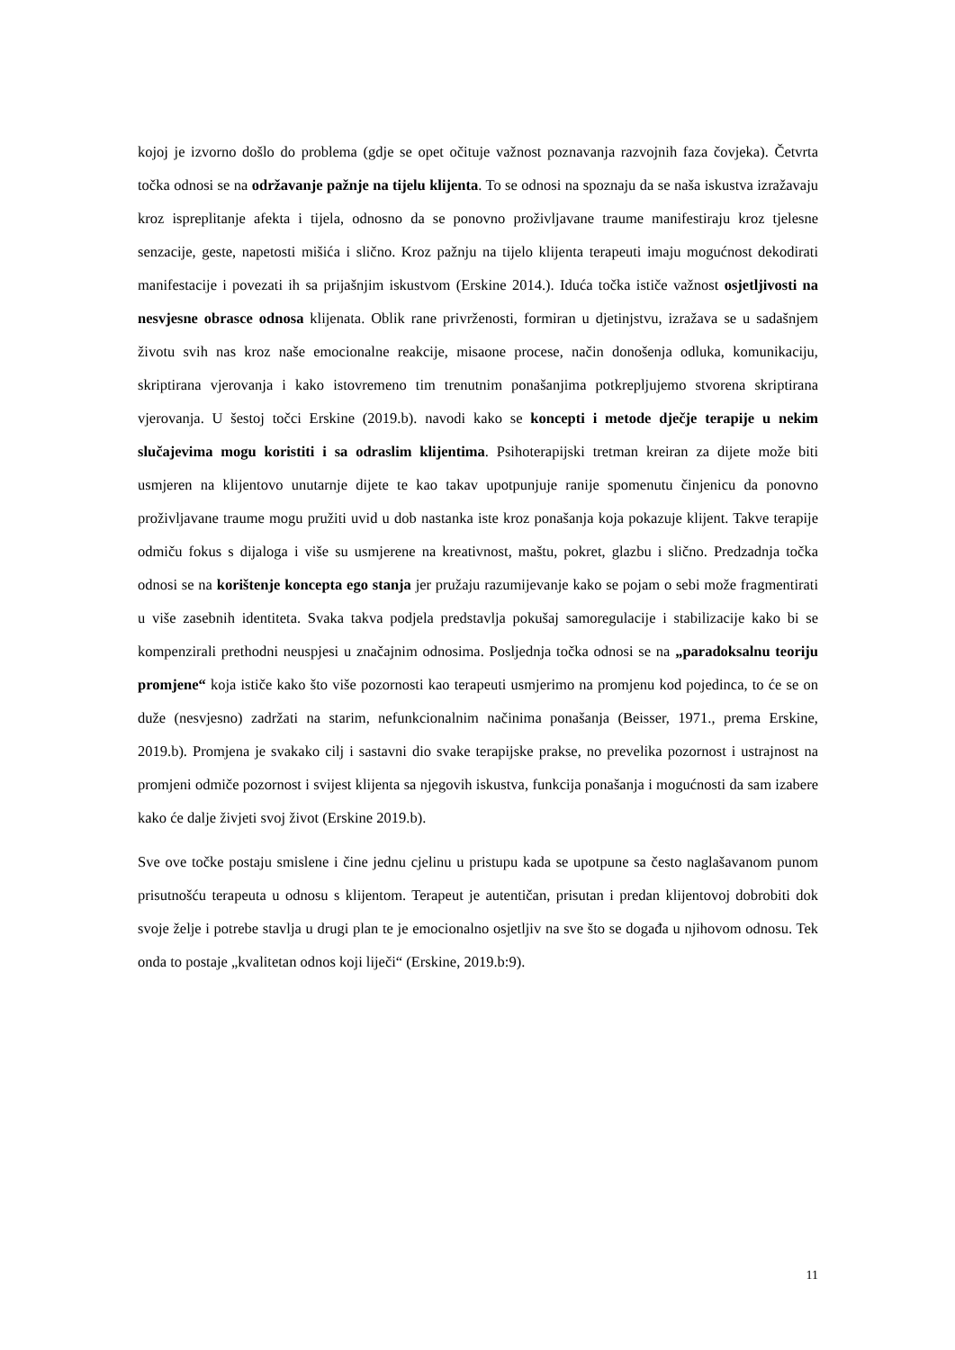kojoj je izvorno došlo do problema (gdje se opet očituje važnost poznavanja razvojnih faza čovjeka). Četvrta točka odnosi se na održavanje pažnje na tijelu klijenta. To se odnosi na spoznaju da se naša iskustva izražavaju kroz ispreplitanje afekta i tijela, odnosno da se ponovno proživljavane traume manifestiraju kroz tjelesne senzacije, geste, napetosti mišića i slično. Kroz pažnju na tijelo klijenta terapeuti imaju mogućnost dekodirati manifestacije i povezati ih sa prijašnjim iskustvom (Erskine 2014.). Iduća točka ističe važnost osjetljivosti na nesvjesne obrasce odnosa klijenata. Oblik rane privrženosti, formiran u djetinjstvu, izražava se u sadašnjem životu svih nas kroz naše emocionalne reakcije, misaone procese, način donošenja odluka, komunikaciju, skriptirana vjerovanja i kako istovremeno tim trenutnim ponašanjima potkrepljujemo stvorena skriptirana vjerovanja. U šestoj točci Erskine (2019.b). navodi kako se koncepti i metode dječje terapije u nekim slučajevima mogu koristiti i sa odraslim klijentima. Psihoterapijski tretman kreiran za dijete može biti usmjeren na klijentovo unutarnje dijete te kao takav upotpunjuje ranije spomenutu činjenicu da ponovno proživljavane traume mogu pružiti uvid u dob nastanka iste kroz ponašanja koja pokazuje klijent. Takve terapije odmiču fokus s dijaloga i više su usmjerene na kreativnost, maštu, pokret, glazbu i slično. Predzadnja točka odnosi se na korištenje koncepta ego stanja jer pružaju razumijevanje kako se pojam o sebi može fragmentirati u više zasebnih identiteta. Svaka takva podjela predstavlja pokušaj samoregulacije i stabilizacije kako bi se kompenzirali prethodni neuspjesi u značajnim odnosima. Posljednja točka odnosi se na „paradoksalnu teoriju promjene“ koja ističe kako što više pozornosti kao terapeuti usmjerimo na promjenu kod pojedinca, to će se on duže (nesvjesno) zadržati na starim, nefunkcionalnim načinima ponašanja (Beisser, 1971., prema Erskine, 2019.b). Promjena je svakako cilj i sastavni dio svake terapijske prakse, no prevelika pozornost i ustrajnost na promjeni odmiče pozornost i svijest klijenta sa njegovih iskustva, funkcija ponašanja i mogućnosti da sam izabere kako će dalje živjeti svoj život (Erskine 2019.b).
Sve ove točke postaju smislene i čine jednu cjelinu u pristupu kada se upotpune sa često naglašavanom punom prisutnošću terapeuta u odnosu s klijentom. Terapeut je autentičan, prisutan i predan klijentovoj dobrobiti dok svoje želje i potrebe stavlja u drugi plan te je emocionalno osjetljiv na sve što se događa u njihovom odnosu. Tek onda to postaje „kvalitetan odnos koji liječi“ (Erskine, 2019.b:9).
11